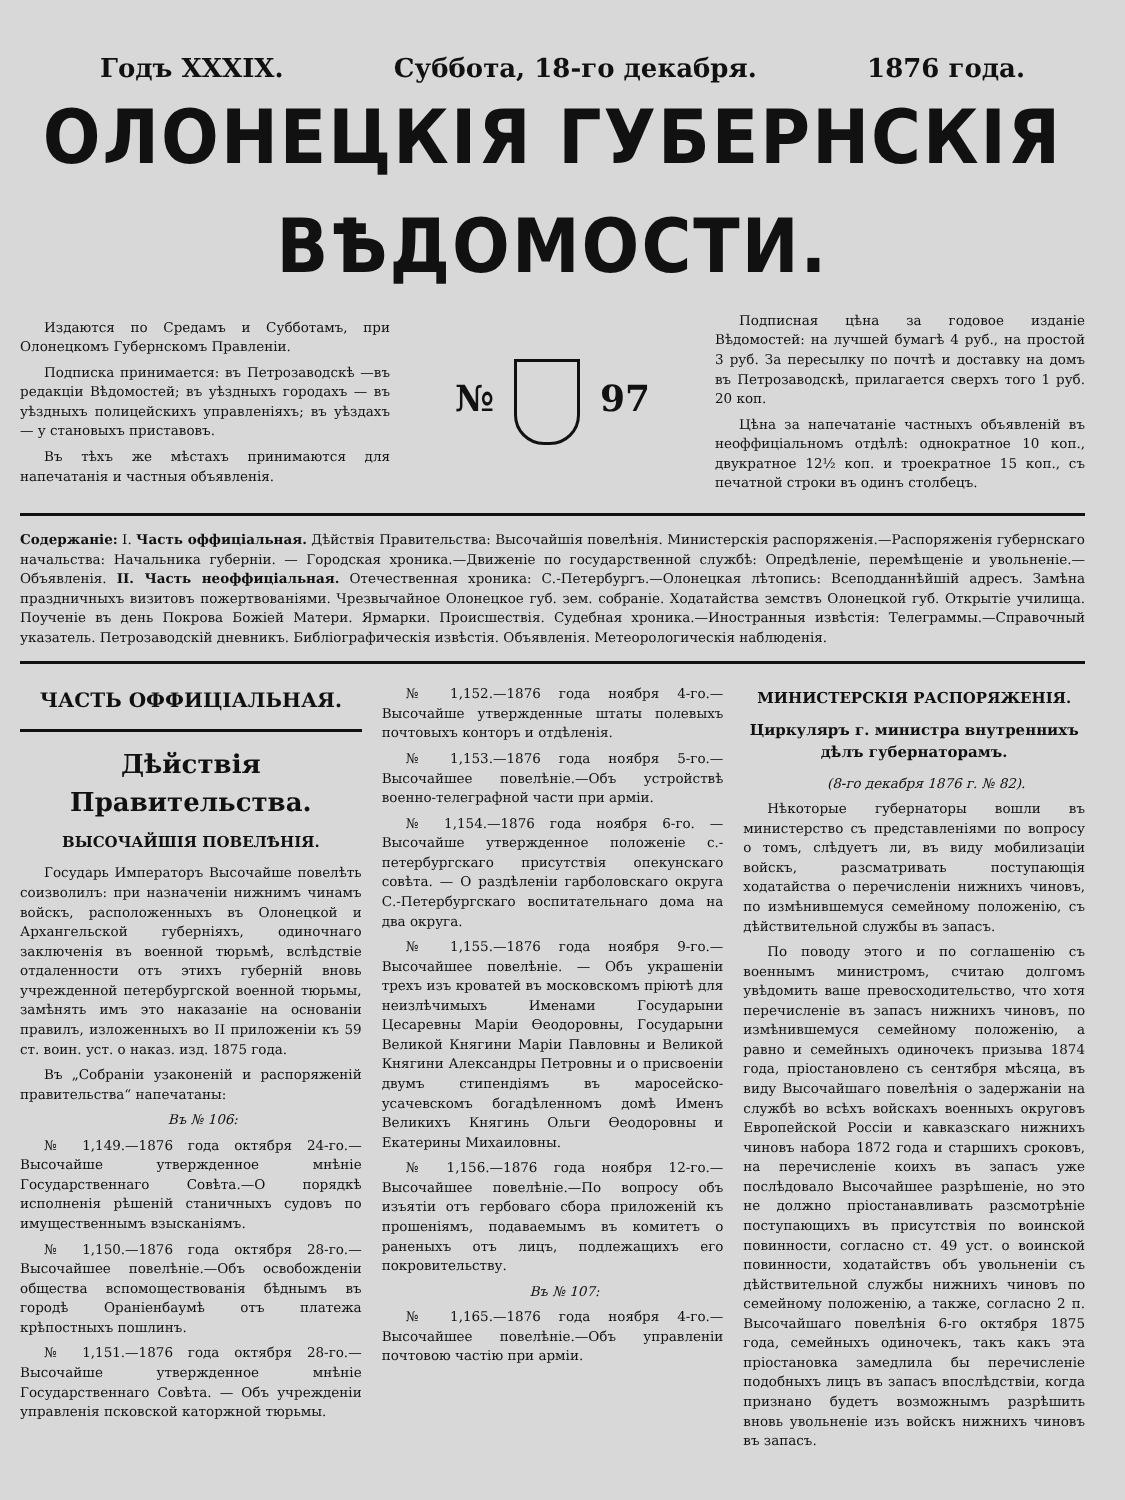Годъ XXXIX. Суббота, 18-го декабря. 1876 года.
ОЛОНЕЦКІЯ ГУБЕРНСКІЯ ВѢДОМОСТИ.
Издаются по Средамъ и Субботамъ, при Олонецкомъ Губернскомъ Правленіи.
Подписка принимается: въ Петрозаводскѣ —въ редакціи Вѣдомостей; въ уѣздныхъ городахъ — въ уѣздныхъ полицейскихъ управленіяхъ; въ уѣздахъ — у становыхъ приставовъ.
Въ тѣхъ же мѣстахъ принимаются для напечатанія и частныя объявленія.
№ 97
Подписная цѣна за годовое изданіе Вѣдомостей: на лучшей бумагѣ 4 руб., на простой 3 руб. За пересылку по почтѣ и доставку на домъ въ Петрозаводскѣ, прилагается сверхъ того 1 руб. 20 коп.
Цѣна за напечатаніе частныхъ объявленій въ неоффиціальномъ отдѣлѣ: однократное 10 коп., двукратное 12½ коп. и троекратное 15 коп., съ печатной строки въ одинъ столбецъ.
Содержаніе: I. Часть оффиціальная. Дѣйствія Правительства: Высочайшія повелѣнія. Министерскія распоряженія.—Распоряженія губернскаго начальства: Начальника губерніи. — Городская хроника.—Движеніе по государственной службѣ: Опредѣленіе, перемѣщеніе и увольненіе.—Объявленія. II. Часть неоффиціальная. Отечественная хроника: С.-Петербургъ.—Олонецкая лѣтопись: Всеподданнѣйшій адресъ. Замѣна праздничныхъ визитовъ пожертвованіями. Чрезвычайное Олонецкое губ. зем. собраніе. Ходатайства земствъ Олонецкой губ. Открытіе училища. Поученіе въ день Покрова Божіей Матери. Ярмарки. Происшествія. Судебная хроника.—Иностранныя извѣстія: Телеграммы.—Справочный указатель. Петрозаводскій дневникъ. Библіографическія извѣстія. Объявленія. Метеорологическія наблюденія.
ЧАСТЬ ОФФИЦІАЛЬНАЯ.
Дѣйствія Правительства.
ВЫСОЧАЙШІЯ ПОВЕЛѢНІЯ.
Государь Императоръ Высочайше повелѣть соизволилъ: при назначеніи нижнимъ чинамъ войскъ, расположенныхъ въ Олонецкой и Архангельской губерніяхъ, одиночнаго заключенія въ военной тюрьмѣ, вслѣдствіе отдаленности отъ этихъ губерній вновь учрежденной петербургской военной тюрьмы, замѣнять имъ это наказаніе на основаніи правилъ, изложенныхъ во II приложеніи къ 59 ст. воин. уст. о наказ. изд. 1875 года.
Въ „Собраніи узаконеній и распоряженій правительства“ напечатаны:
Въ № 106:
№ 1,149.—1876 года октября 24-го.—Высочайше утвержденное мнѣніе Государственнаго Совѣта.—О порядкѣ исполненія рѣшеній станичныхъ судовъ по имущественнымъ взысканіямъ.
№ 1,150.—1876 года октября 28-го.—Высочайшее повелѣніе.—Объ освобожденіи общества вспомоществованія бѣднымъ въ городѣ Ораніенбаумѣ отъ платежа крѣпостныхъ пошлинъ.
№ 1,151.—1876 года октября 28-го.—Высочайше утвержденное мнѣніе Государственнаго Совѣта. — Объ учрежденіи управленія псковской каторжной тюрьмы.
№ 1,152.—1876 года ноября 4-го.—Высочайше утвержденные штаты полевыхъ почтовыхъ конторъ и отдѣленія.
№ 1,153.—1876 года ноября 5-го.—Высочайшее повелѣніе.—Объ устройствѣ военно-телеграфной части при арміи.
№ 1,154.—1876 года ноября 6-го. — Высочайше утвержденное положеніе с.-петербургскаго присутствія опекунскаго совѣта. — О раздѣленіи гарболовскаго округа С.-Петербургскаго воспитательнаго дома на два округа.
№ 1,155.—1876 года ноября 9-го.—Высочайшее повелѣніе. — Объ украшеніи трехъ изъ кроватей въ московскомъ пріютѣ для неизлѣчимыхъ Именами Государыни Цесаревны Маріи Ѳеодоровны, Государыни Великой Княгини Маріи Павловны и Великой Княгини Александры Петровны и о присвоеніи двумъ стипендіямъ въ маросейско-усачевскомъ богадѣленномъ домѣ Именъ Великихъ Княгинь Ольги Ѳеодоровны и Екатерины Михаиловны.
№ 1,156.—1876 года ноября 12-го.—Высочайшее повелѣніе.—По вопросу объ изъятіи отъ гербоваго сбора приложеній къ прошеніямъ, подаваемымъ въ комитетъ о раненыхъ отъ лицъ, подлежащихъ его покровительству.
Въ № 107:
№ 1,165.—1876 года ноября 4-го.—Высочайшее повелѣніе.—Объ управленіи почтовою частію при арміи.
МИНИСТЕРСКІЯ РАСПОРЯЖЕНІЯ.
Циркуляръ г. министра внутреннихъ дѣлъ губернаторамъ.
(8-го декабря 1876 г. № 82).
Нѣкоторые губернаторы вошли въ министерство съ представленіями по вопросу о томъ, слѣдуетъ ли, въ виду мобилизаціи войскъ, разсматривать поступающія ходатайства о перечисленіи нижнихъ чиновъ, по измѣнившемуся семейному положенію, съ дѣйствительной службы въ запасъ.
По поводу этого и по соглашенію съ военнымъ министромъ, считаю долгомъ увѣдомить ваше превосходительство, что хотя перечисленіе въ запасъ нижнихъ чиновъ, по измѣнившемуся семейному положенію, а равно и семейныхъ одиночекъ призыва 1874 года, пріостановлено съ сентября мѣсяца, въ виду Высочайшаго повелѣнія о задержаніи на службѣ во всѣхъ войскахъ военныхъ округовъ Европейской Россіи и кавказскаго нижнихъ чиновъ набора 1872 года и старшихъ сроковъ, на перечисленіе коихъ въ запасъ уже послѣдовало Высочайшее разрѣшеніе, но это не должно пріостанавливать разсмотрѣніе поступающихъ въ присутствія по воинской повинности, согласно ст. 49 уст. о воинской повинности, ходатайствъ объ увольненіи съ дѣйствительной службы нижнихъ чиновъ по семейному положенію, а также, согласно 2 п. Высочайшаго повелѣнія 6-го октября 1875 года, семейныхъ одиночекъ, такъ какъ эта пріостановка замедлила бы перечисленіе подобныхъ лицъ въ запасъ впослѣдствіи, когда признано будетъ возможнымъ разрѣшить вновь увольненіе изъ войскъ нижнихъ чиновъ въ запасъ.